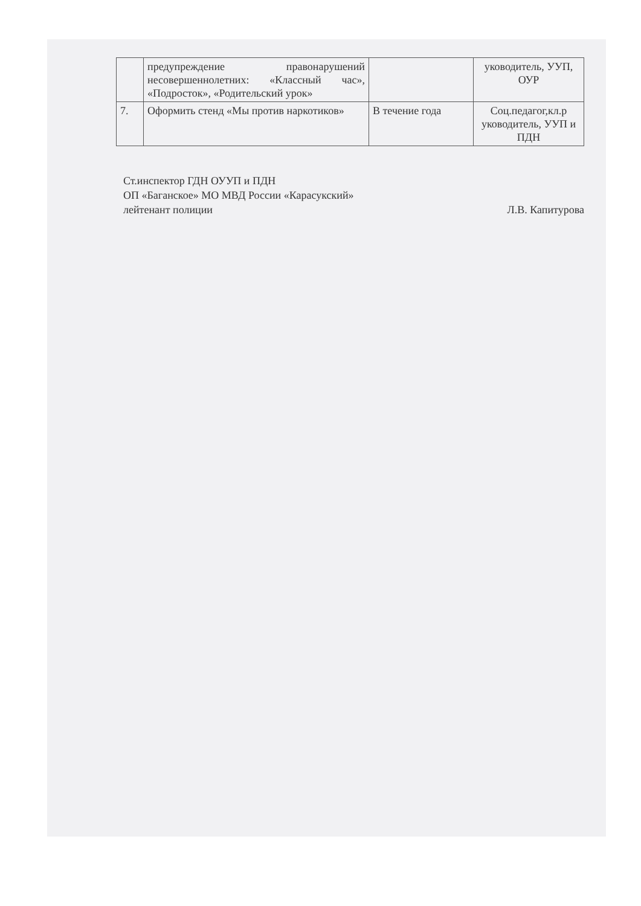| | предупреждение правонарушений несовершеннолетних: «Классный час», «Подросток», «Родительский урок» | | уководитель, УУП, ОУР |
| 7. | Оформить стенд «Мы против наркотиков» | В течение года | Соц.педагог,кл.р уководитель, УУП и ПДН |
Ст.инспектор ГДН ОУУП и ПДН
ОП «Баганское» МО МВД России «Карасукский»
лейтенант полиции Л.В. Капитурова